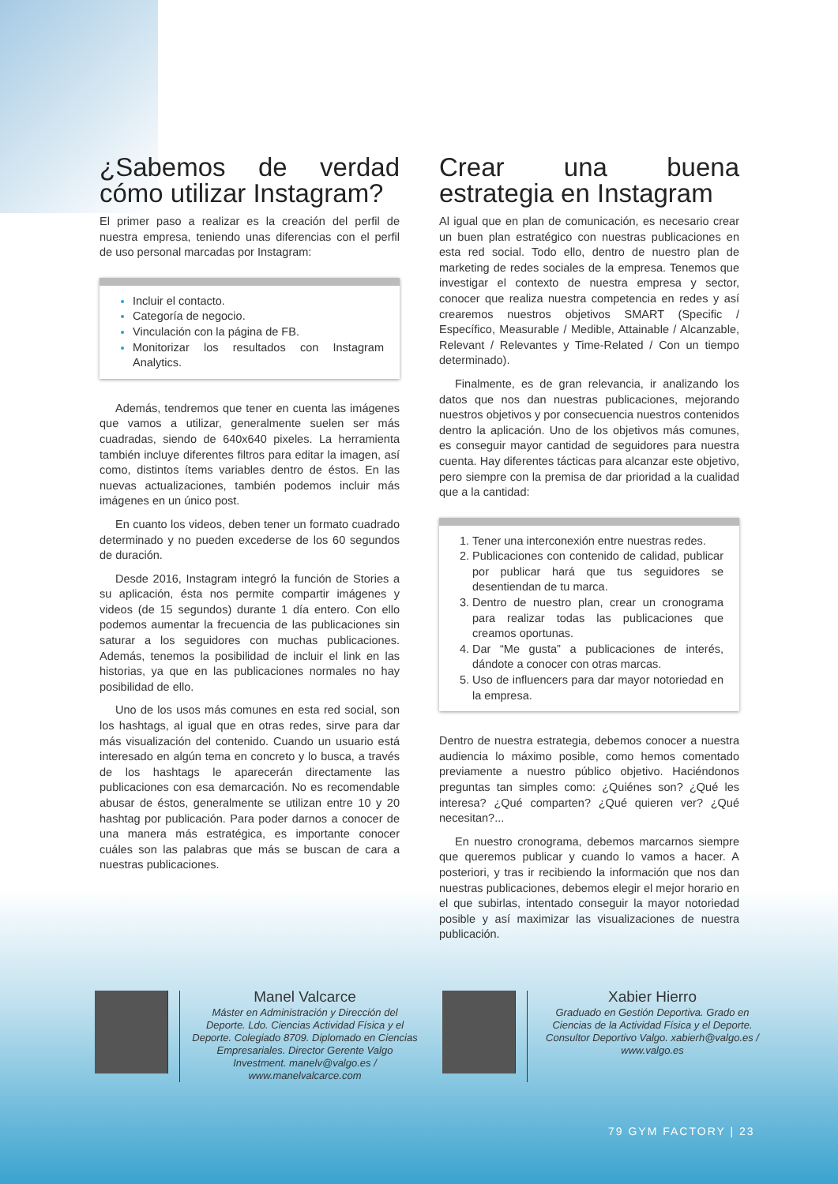¿Sabemos de verdad cómo utilizar Instagram?
El primer paso a realizar es la creación del perfil de nuestra empresa, teniendo unas diferencias con el perfil de uso personal marcadas por Instagram:
Incluir el contacto.
Categoría de negocio.
Vinculación con la página de FB.
Monitorizar los resultados con Instagram Analytics.
Además, tendremos que tener en cuenta las imágenes que vamos a utilizar, generalmente suelen ser más cuadradas, siendo de 640x640 pixeles. La herramienta también incluye diferentes filtros para editar la imagen, así como, distintos ítems variables dentro de éstos. En las nuevas actualizaciones, también podemos incluir más imágenes en un único post.
En cuanto los videos, deben tener un formato cuadrado determinado y no pueden excederse de los 60 segundos de duración.
Desde 2016, Instagram integró la función de Stories a su aplicación, ésta nos permite compartir imágenes y videos (de 15 segundos) durante 1 día entero. Con ello podemos aumentar la frecuencia de las publicaciones sin saturar a los seguidores con muchas publicaciones. Además, tenemos la posibilidad de incluir el link en las historias, ya que en las publicaciones normales no hay posibilidad de ello.
Uno de los usos más comunes en esta red social, son los hashtags, al igual que en otras redes, sirve para dar más visualización del contenido. Cuando un usuario está interesado en algún tema en concreto y lo busca, a través de los hashtags le aparecerán directamente las publicaciones con esa demarcación. No es recomendable abusar de éstos, generalmente se utilizan entre 10 y 20 hashtag por publicación. Para poder darnos a conocer de una manera más estratégica, es importante conocer cuáles son las palabras que más se buscan de cara a nuestras publicaciones.
Crear una buena estrategia en Instagram
Al igual que en plan de comunicación, es necesario crear un buen plan estratégico con nuestras publicaciones en esta red social. Todo ello, dentro de nuestro plan de marketing de redes sociales de la empresa. Tenemos que investigar el contexto de nuestra empresa y sector, conocer que realiza nuestra competencia en redes y así crearemos nuestros objetivos SMART (Specific / Específico, Measurable / Medible, Attainable / Alcanzable, Relevant / Relevantes y Time-Related / Con un tiempo determinado).
Finalmente, es de gran relevancia, ir analizando los datos que nos dan nuestras publicaciones, mejorando nuestros objetivos y por consecuencia nuestros contenidos dentro la aplicación. Uno de los objetivos más comunes, es conseguir mayor cantidad de seguidores para nuestra cuenta. Hay diferentes tácticas para alcanzar este objetivo, pero siempre con la premisa de dar prioridad a la cualidad que a la cantidad:
Tener una interconexión entre nuestras redes.
Publicaciones con contenido de calidad, publicar por publicar hará que tus seguidores se desentiendan de tu marca.
Dentro de nuestro plan, crear un cronograma para realizar todas las publicaciones que creamos oportunas.
Dar “Me gusta” a publicaciones de interés, dándote a conocer con otras marcas.
Uso de influencers para dar mayor notoriedad en la empresa.
Dentro de nuestra estrategia, debemos conocer a nuestra audiencia lo máximo posible, como hemos comentado previamente a nuestro público objetivo. Haciéndonos preguntas tan simples como: ¿Quiénes son? ¿Qué les interesa? ¿Qué comparten? ¿Qué quieren ver? ¿Qué necesitan?...
En nuestro cronograma, debemos marcarnos siempre que queremos publicar y cuando lo vamos a hacer. A posteriori, y tras ir recibiendo la información que nos dan nuestras publicaciones, debemos elegir el mejor horario en el que subirlas, intentado conseguir la mayor notoriedad posible y así maximizar las visualizaciones de nuestra publicación.
Manel Valcarce
Máster en Administración y Dirección del Deporte. Ldo. Ciencias Actividad Física y el Deporte. Colegiado 8709. Diplomado en Ciencias Empresariales. Director Gerente Valgo Investment. manelv@valgo.es / www.manelvalcarce.com
Xabier Hierro
Graduado en Gestión Deportiva. Grado en Ciencias de la Actividad Física y el Deporte. Consultor Deportivo Valgo. xabierh@valgo.es / www.valgo.es
79 GYM FACTORY | 23